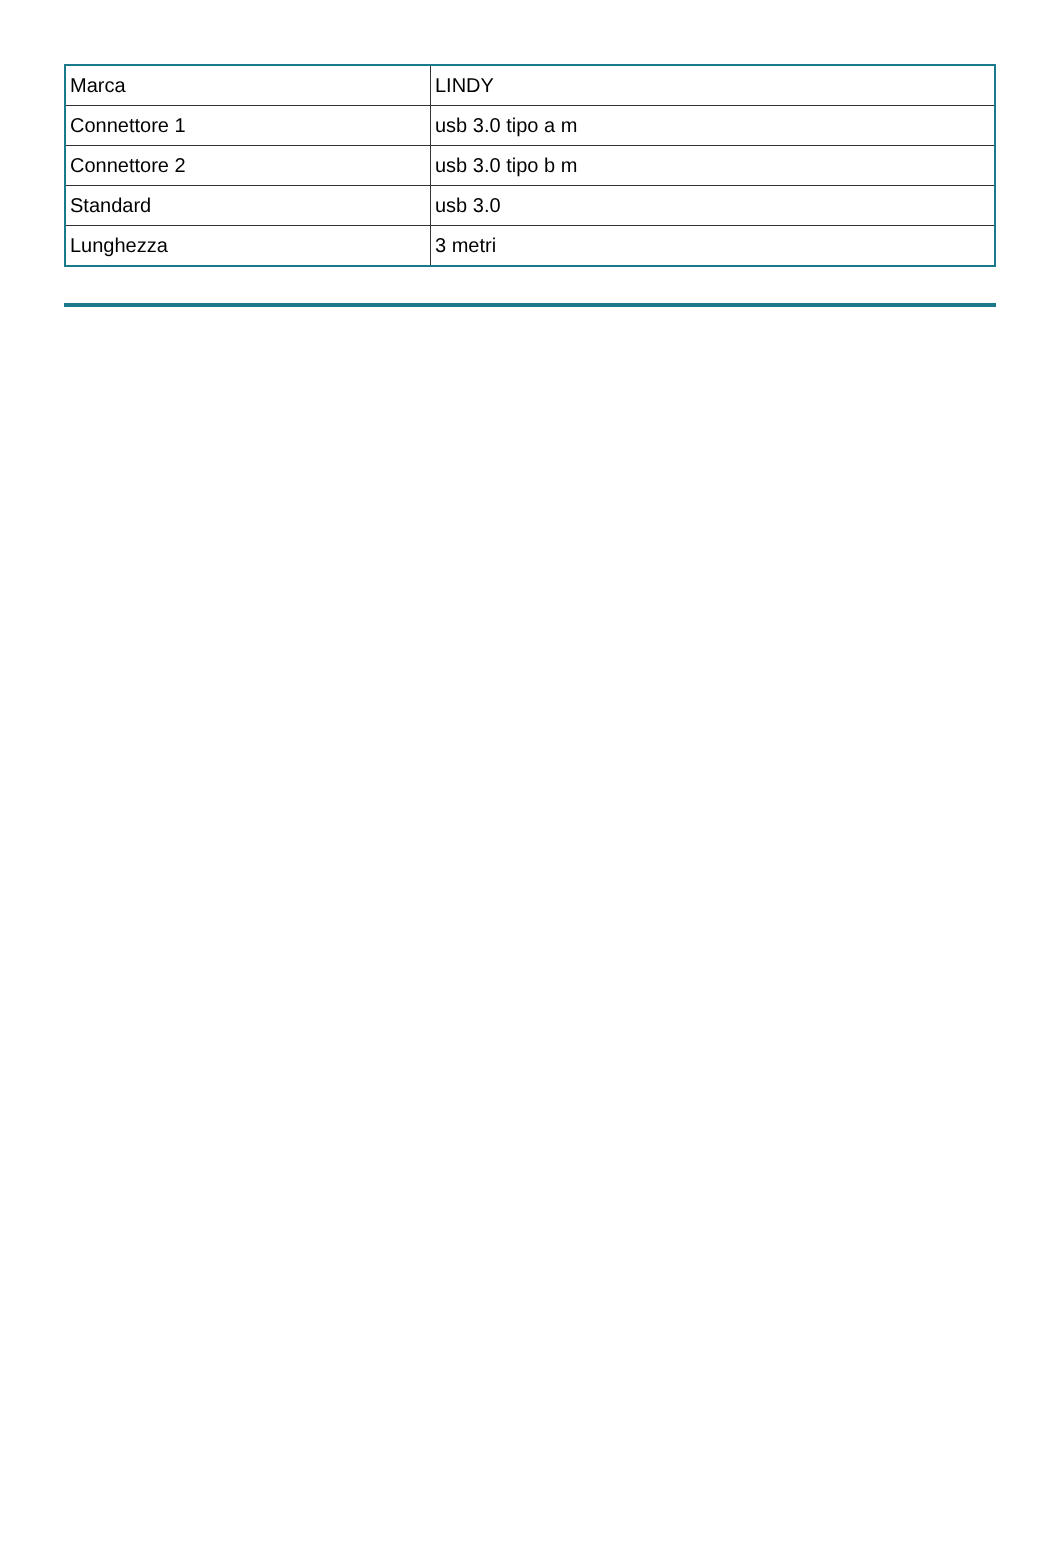| Marca | LINDY |
| Connettore 1 | usb 3.0 tipo a m |
| Connettore 2 | usb 3.0 tipo b m |
| Standard | usb 3.0 |
| Lunghezza | 3 metri |